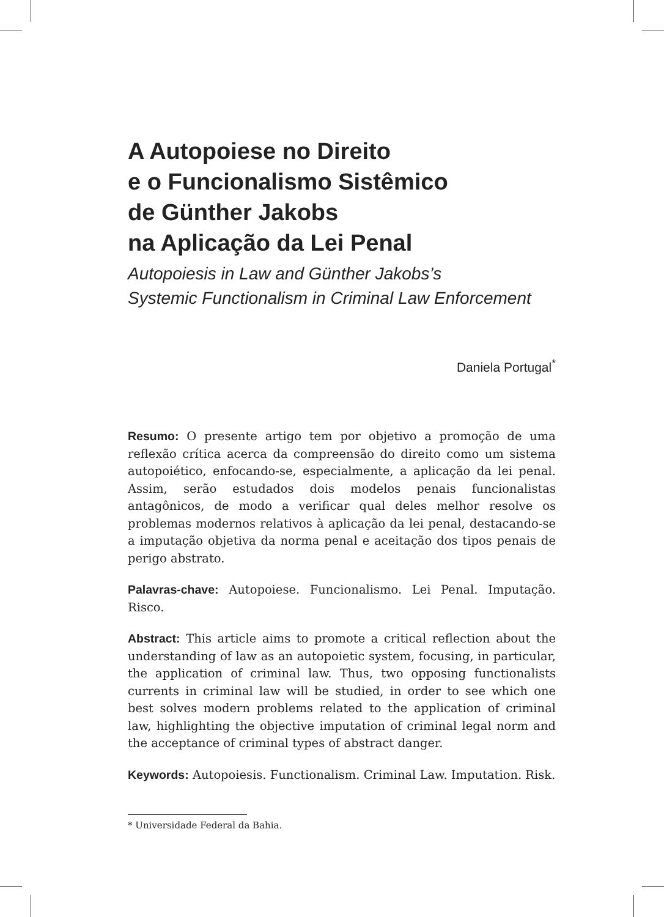A Autopoiese no Direito
e o Funcionalismo Sistêmico
de Günther Jakobs
na Aplicação da Lei Penal
Autopoiesis in Law and Günther Jakobs’s
Systemic Functionalism in Criminal Law Enforcement
Daniela Portugal<sup>*</sup>
Resumo: O presente artigo tem por objetivo a promoção de uma reflexão crítica acerca da compreensão do direito como um sistema autopoiético, enfocando-se, especialmente, a aplicação da lei penal. Assim, serão estudados dois modelos penais funcionalistas antagônicos, de modo a verificar qual deles melhor resolve os problemas modernos relativos à aplicação da lei penal, destacando-se a imputação objetiva da norma penal e aceitação dos tipos penais de perigo abstrato.
Palavras-chave: Autopoiese. Funcionalismo. Lei Penal. Imputação. Risco.
Abstract: This article aims to promote a critical reflection about the understanding of law as an autopoietic system, focusing, in particular, the application of criminal law. Thus, two opposing functionalists currents in criminal law will be studied, in order to see which one best solves modern problems related to the application of criminal law, highlighting the objective imputation of criminal legal norm and the acceptance of criminal types of abstract danger.
Keywords: Autopoiesis. Functionalism. Criminal Law. Imputation. Risk.
* Universidade Federal da Bahia.